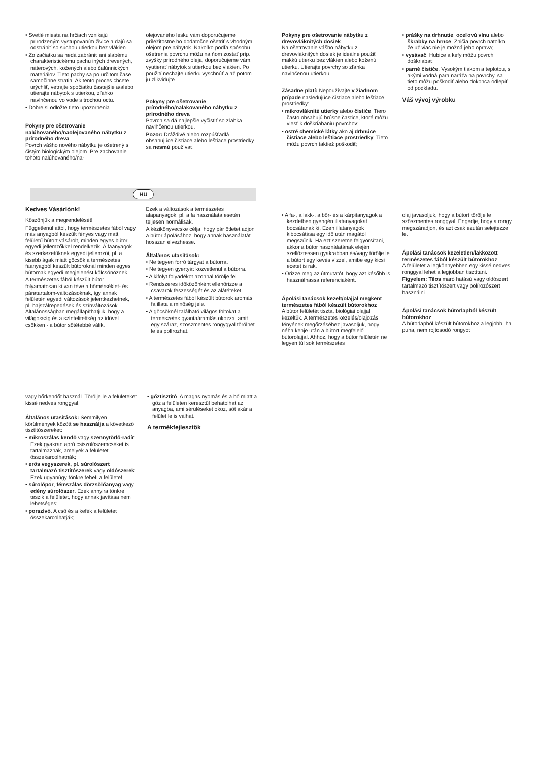• Svetlé miesta na hrčiach vznikajú prirodzeným vystupovaním živice a dajú sa odstrániť so suchou utierkou bez vlákien.
• Zo začiatku sa nedá zabrániť ani slabému charakteristickému pachu iných drevených, náterových, kožených alebo čalúnnických materiálov. Tieto pachy sa po určitom čase samočinne stratia. Ak tento proces chcete urýchliť, vetrajte spočiatku častejšie a/alebo utierajte nábytok s utierkou, zľahko navlhčenou vo vode s trochou octu.
• Dobre si odložte tieto upozornenia.
Pokyny pre ošetrovanie nalúhovaného/naolejovaného nábytku z prírodného dreva
Povrch vášho nového nábytku je ošetrený s čistým biologickým olejom. Pre zachovanie tohoto nalúhovaného/na-
olejovaného lesku vám doporučujeme príležitostne ho dodatočne ošetriť s vhodným olejom pre nábytok. Nakoľko podľa spôsobu ošetrenia povrchu môžu na ňom zostať príp. zvyšky prírodného oleja, doporučujeme vám, vyutierať nábytok s utierkou bez vlákien. Po použití nechajte utierku vyschnúť a až potom ju zlikvidujte.
Pokyny pre ošetrovanie prírodného/nalakovaného nábytku z prírodného dreva
Povrch sa dá najlepšie vyčistiť so zľahka navlhčenou utierkou.
Pozor: Dráždivé alebo rozpúšťadlá obsahujúce čistiace alebo leštiace prostriedky sa nesmú používať.
Pokyny pre ošetrovanie nábytku z drevovláknitých dosiek
Na ošetrovanie vášho nábytku z drevovláknitých dosiek je ideálne použiť mäkkú utierku bez vlákien alebo koženú utierku. Utierajte povrchy so zľahka navlhčenou utierkou.
Zásadne platí: Nepoužívajte v žiadnom prípade nasledujúce čistiace alebo leštiace prostriedky:
• mikrovláknité utierky alebo čističe. Tiero často obsahujú brúsne častice, ktoré môžu viesť k doškriabaniu povrchov;
• ostré chemické látky ako aj drhnúce čistiace alebo leštiace prostriedky. Tieto môžu povrch taktiež poškodiť;
• prášky na drhnutie, oceľovú vlnu alebo škrabky na hrnce. Zničia povrch natoľko, že už viac nie je možná jeho oprava;
• vysávač. Hubice a kefy môžu povrch doškriabať;
• parné čističe. Vysokým tlakom a teplotou, s akými vodná para naráža na povrchy, sa tieto môžu poškodiť alebo dokonca odlepiť od podkladu.
Váš vývoj výrobku
HU
Kedves Vásárlónk!
Köszönjük a megrendelését!
Függetlenül attól, hogy természetes fából vagy más anyagból készült fényes vagy matt felületű bútort vásárolt, minden egyes bútor egyedi jellemzőkkel rendelkezik. A faanyagok és szerkezetüknek egyedi jellemzői, pl. a kisebb ágak miatt göcsök a természetes faanyagból készült bútoroknál minden egyes bútornak egyedi megjelenést kölcsönöznek.
A természetes fából készült bútor folyamatosan ki van téve a hőmérséklet- és páratartalom-változásoknak, így annak felületén egyedi változások jelentkezhetnek, pl. hajszálrepedések és színváltozások. Általánosságban megállapíthatjuk, hogy a világosság és a színtelitettség az idővel csökken - a bútor sötétebbé válik.
Ezek a változások a természetes alapanyagok, pl. a fa használata esetén teljesen normálisak.
A kézikönyvecske célja, hogy pár ötletet adjon a bútor ápolásához, hogy annak használatát hosszan élvezhesse.
Általános utasítások:
• Ne tegyen forró tárgyat a bútorra.
• Ne tegyen gyertyát közvetlenül a bútorra.
• A kifolyt folyadékot azonnal törölje fel.
• Rendszeres időközönként ellenőrizze a csavarok feszességét és az alátéteket.
• A természetes fából készült bútorok aromás fa illata a minőség jele.
• A göcsöknél található világos foltokat a természetes gyantaáramlás okozza, amit egy száraz, szöszmentes rongygyal törölhet le és polírozhat.
• A fa-, a lakk-, a bőr- és a kárpitanyagok a kezdetben gyengén illatanyagokat bocsátanak ki. Ezen illatanyagok kibocsátása egy idő után magától megszűnik. Ha ezt szeretne felgyorsítani, akkor a bútor használatának elején szellőztessen gyakrabban és/vagy törölje le a bútort egy kevés vízzel, amibe egy kicsi ecetet is rak.
• Őrizze meg az útmutatót, hogy azt később is használhassa referenciaként.
Ápolási tanácsok kezelt/olajjal megkent természetes fából készült bútorokhoz
A bútor felületét tiszta, biológiai olajjal kezeltük. A természetes kezelés/olajozás fényének megőrzéséhez javasoljuk, hogy néha kenje után a bútort megfelelő bútorolajjal. Ahhoz, hogy a bútor felületén ne legyen túl sok természetes
olaj javasoljuk, hogy a bútort törölje le szöszmentes ronggyal. Engedje, hogy a rongy megszáradjon, és azt csak ezután selejtezze le.
Ápolási tanácsok kezeletlen/lakkozott természetes fából készült bútorokhoz
A felületet a legkönnyebben egy kissé nedves ronggyal lehet a legjobban tisztítani.
Figyelem: Tilos maró hatású vagy oldószert tartalmazó tisztítószert vagy polírozószert használni.
Ápolási tanácsok bútorlapból készült bútorokhoz
A bútorlapból készült bútorokhoz a legjobb, ha puha, nem rojtosodó rongyot
vagy bőrkendőt használ. Törölje le a felületeket kissé nedves ronggyal.
Általános utasítások: Semmilyen körülmények között se használja a következő tisztítószereket:
• mikroszálas kendő vagy szennytörlő-radír. Ezek gyakran apró csiszolószemcséket is tartalmaznak, amelyek a felületet összekarcolhatnák;
• erős vegyszerek, pl. súrolószert tartalmazó tisztítószerek vagy oldószerek. Ezek ugyanúgy tönkre teheti a felületet;
• súrolópor, fémszálas dörzsölőanyag vagy edény súrolószer. Ezek annyira tönkre teszik a felületet, hogy annak javítása nem lehetséges;
• porszívó. A cső és a kefék a felületet összekarcolhatják;
• gőztisztító. A magas nyomás és a hő miatt a gőz a felületen keresztül behatolhat az anyagba, ami sérüléseket okoz, sőt akár a felület le is válhat.
A termékfejlesztők